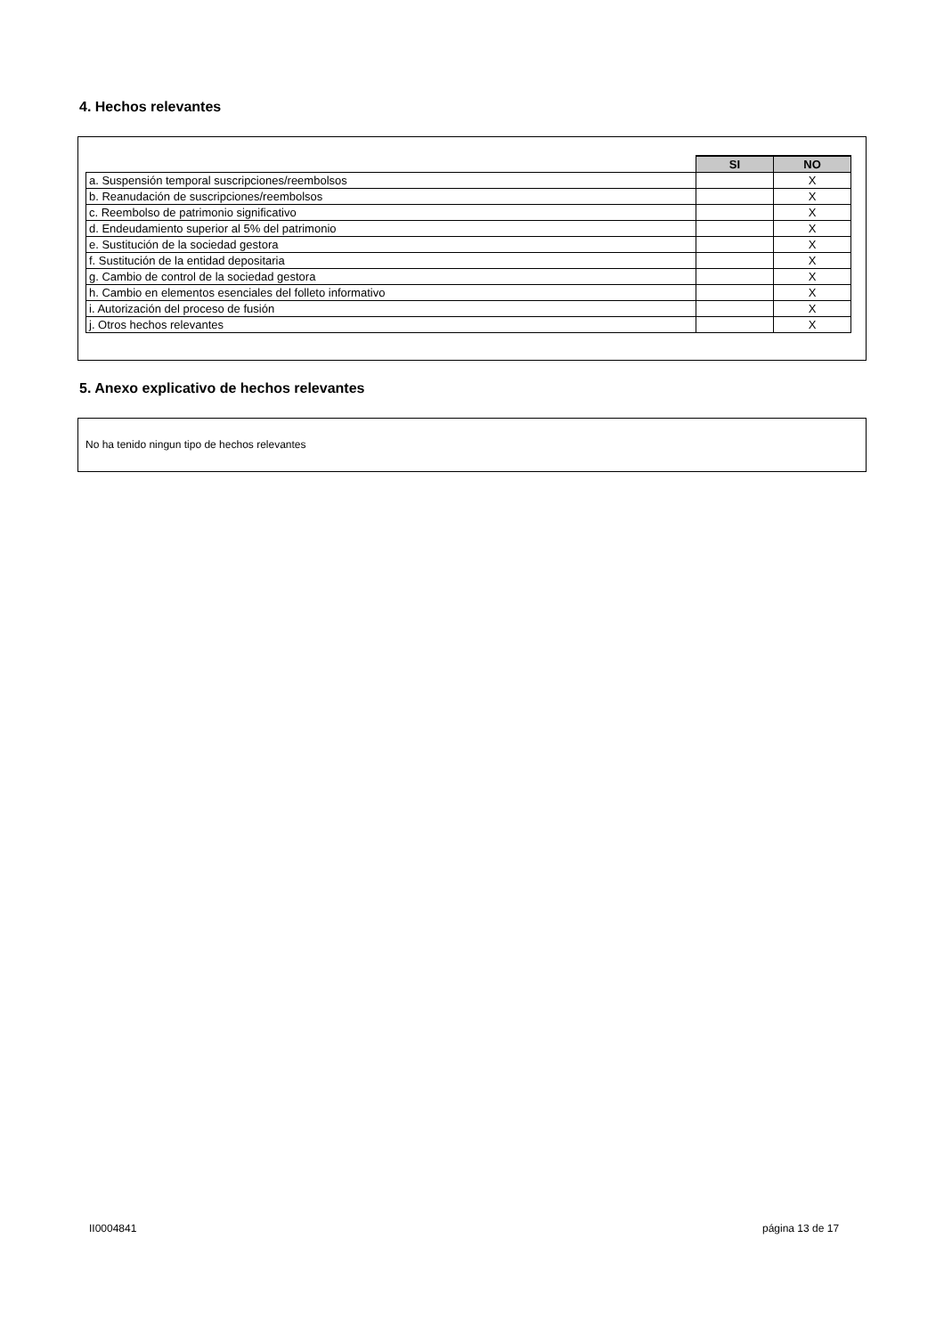4. Hechos relevantes
| | SI | NO |
| a. Suspensión temporal suscripciones/reembolsos | | X |
| b. Reanudación de suscripciones/reembolsos | | X |
| c. Reembolso de patrimonio significativo | | X |
| d. Endeudamiento superior al 5% del patrimonio | | X |
| e. Sustitución de la sociedad gestora | | X |
| f. Sustitución de la entidad depositaria | | X |
| g. Cambio de control de la sociedad gestora | | X |
| h. Cambio en elementos esenciales del folleto informativo | | X |
| i. Autorización del proceso de fusión | | X |
| j. Otros hechos relevantes | | X |
5. Anexo explicativo de hechos relevantes
No ha tenido ningun tipo de hechos relevantes
II0004841 página 13 de 17